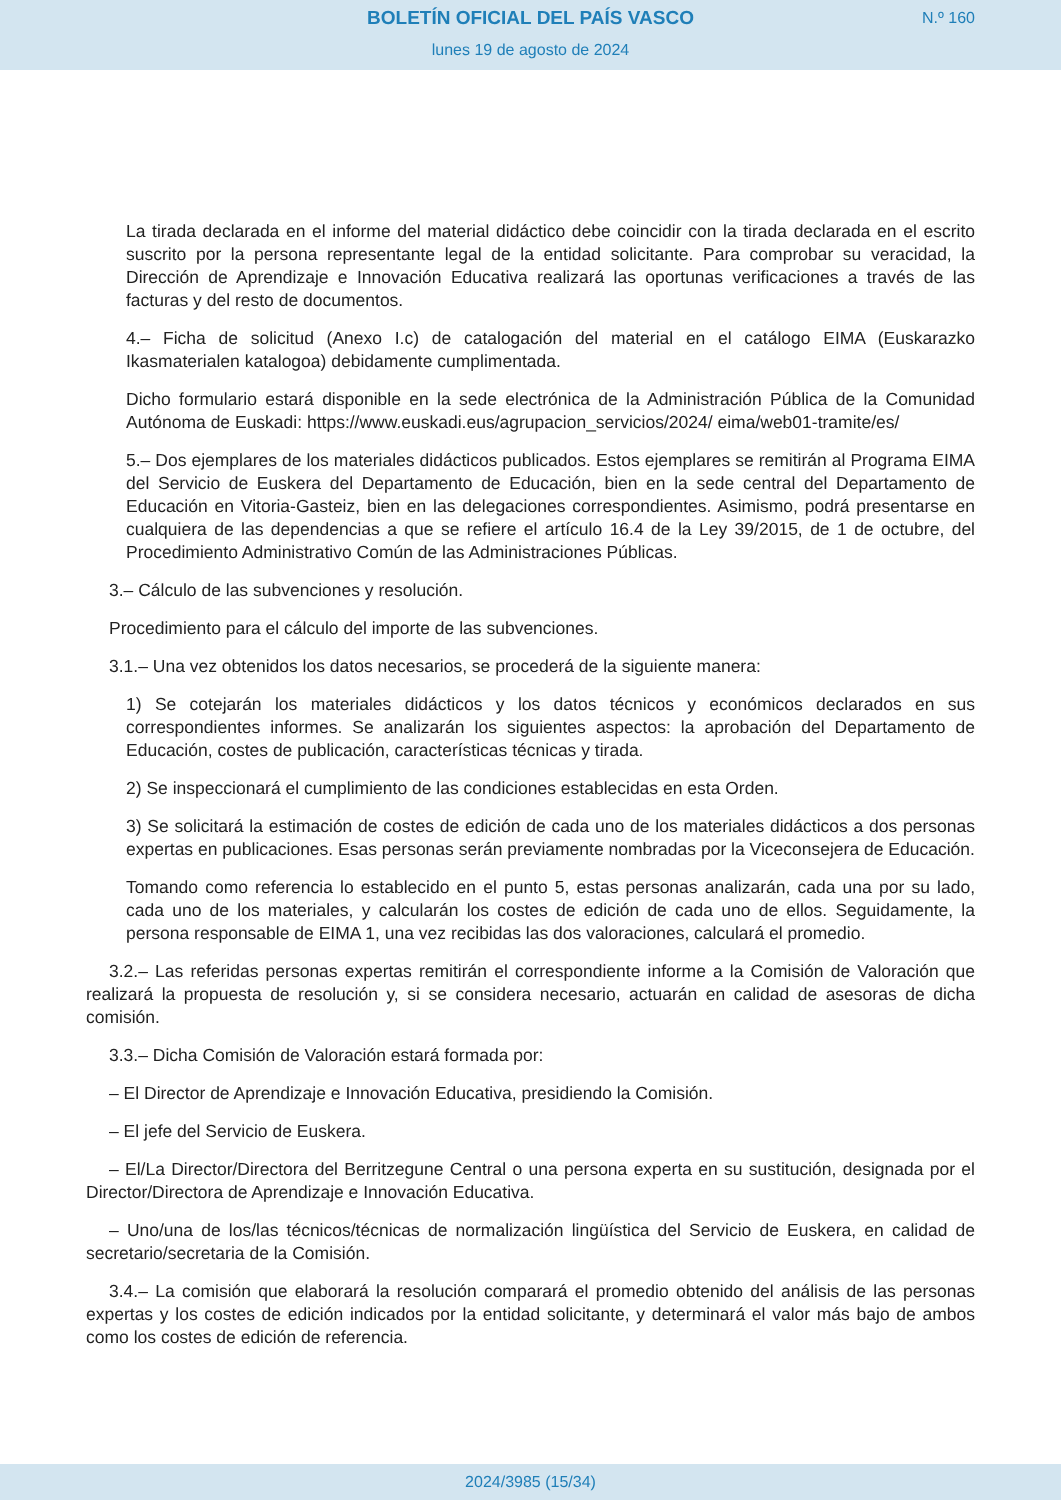BOLETÍN OFICIAL DEL PAÍS VASCO
N.º 160
lunes 19 de agosto de 2024
La tirada declarada en el informe del material didáctico debe coincidir con la tirada declarada en el escrito suscrito por la persona representante legal de la entidad solicitante. Para comprobar su veracidad, la Dirección de Aprendizaje e Innovación Educativa realizará las oportunas verificaciones a través de las facturas y del resto de documentos.
4.– Ficha de solicitud (Anexo I.c) de catalogación del material en el catálogo EIMA (Euskarazko Ikasmaterialen katalogoa) debidamente cumplimentada.
Dicho formulario estará disponible en la sede electrónica de la Administración Pública de la Comunidad Autónoma de Euskadi: https://www.euskadi.eus/agrupacion_servicios/2024/ eima/web01-tramite/es/
5.– Dos ejemplares de los materiales didácticos publicados. Estos ejemplares se remitirán al Programa EIMA del Servicio de Euskera del Departamento de Educación, bien en la sede central del Departamento de Educación en Vitoria-Gasteiz, bien en las delegaciones correspondientes. Asimismo, podrá presentarse en cualquiera de las dependencias a que se refiere el artículo 16.4 de la Ley 39/2015, de 1 de octubre, del Procedimiento Administrativo Común de las Administraciones Públicas.
3.– Cálculo de las subvenciones y resolución.
Procedimiento para el cálculo del importe de las subvenciones.
3.1.– Una vez obtenidos los datos necesarios, se procederá de la siguiente manera:
1) Se cotejarán los materiales didácticos y los datos técnicos y económicos declarados en sus correspondientes informes. Se analizarán los siguientes aspectos: la aprobación del Departamento de Educación, costes de publicación, características técnicas y tirada.
2) Se inspeccionará el cumplimiento de las condiciones establecidas en esta Orden.
3) Se solicitará la estimación de costes de edición de cada uno de los materiales didácticos a dos personas expertas en publicaciones. Esas personas serán previamente nombradas por la Viceconsejera de Educación.
Tomando como referencia lo establecido en el punto 5, estas personas analizarán, cada una por su lado, cada uno de los materiales, y calcularán los costes de edición de cada uno de ellos. Seguidamente, la persona responsable de EIMA 1, una vez recibidas las dos valoraciones, calculará el promedio.
3.2.– Las referidas personas expertas remitirán el correspondiente informe a la Comisión de Valoración que realizará la propuesta de resolución y, si se considera necesario, actuarán en calidad de asesoras de dicha comisión.
3.3.– Dicha Comisión de Valoración estará formada por:
– El Director de Aprendizaje e Innovación Educativa, presidiendo la Comisión.
– El jefe del Servicio de Euskera.
– El/La Director/Directora del Berritzegune Central o una persona experta en su sustitución, designada por el Director/Directora de Aprendizaje e Innovación Educativa.
– Uno/una de los/las técnicos/técnicas de normalización lingüística del Servicio de Euskera, en calidad de secretario/secretaria de la Comisión.
3.4.– La comisión que elaborará la resolución comparará el promedio obtenido del análisis de las personas expertas y los costes de edición indicados por la entidad solicitante, y determinará el valor más bajo de ambos como los costes de edición de referencia.
2024/3985 (15/34)